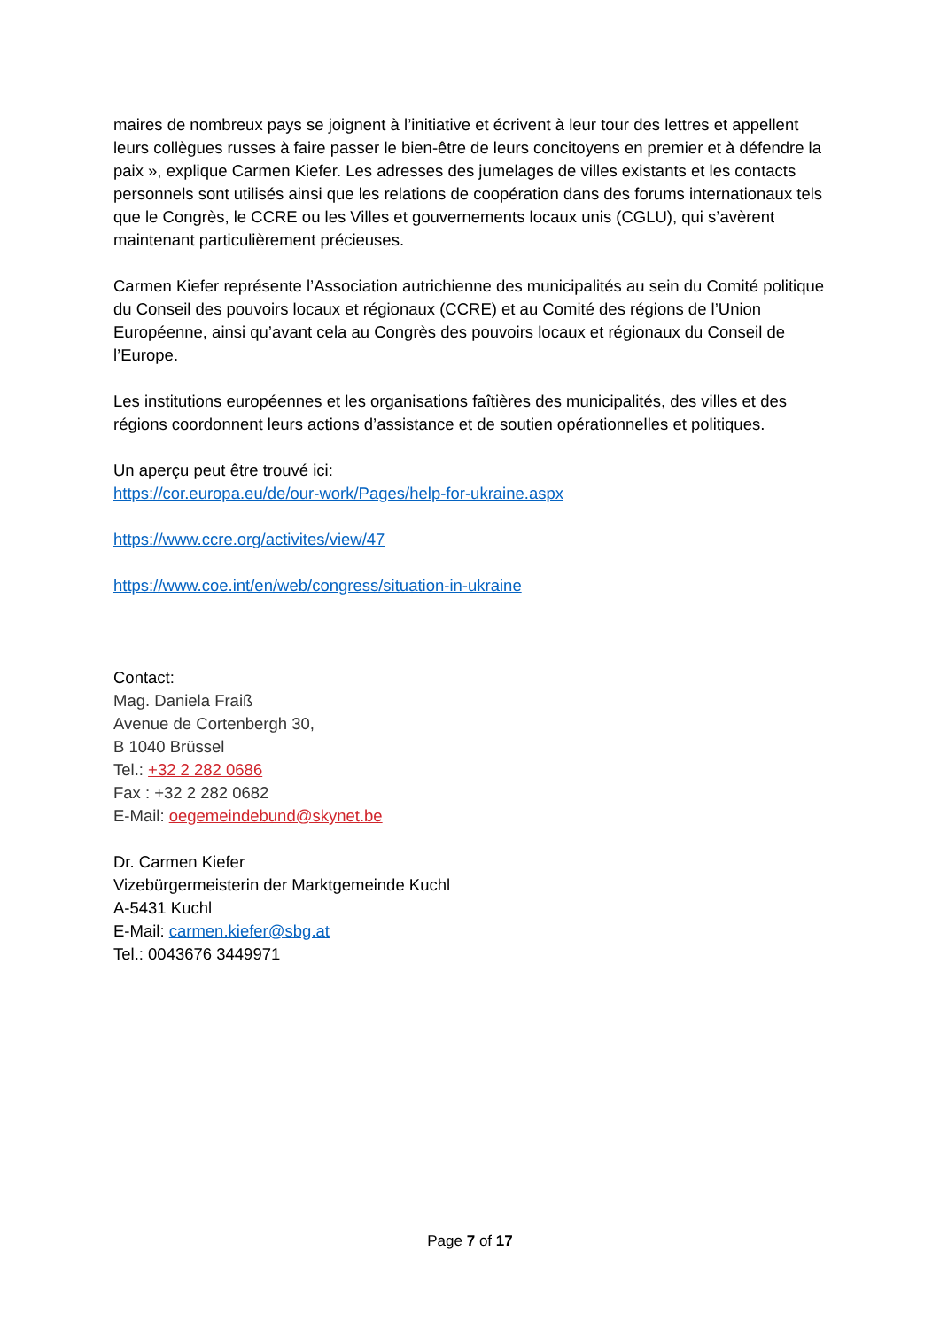maires de nombreux pays se joignent à l’initiative et écrivent à leur tour des lettres et appellent leurs collègues russes à faire passer le bien-être de leurs concitoyens en premier et à défendre la paix », explique Carmen Kiefer. Les adresses des jumelages de villes existants et les contacts personnels sont utilisés ainsi que les relations de coopération dans des forums internationaux tels que le Congrès, le CCRE ou les Villes et gouvernements locaux unis (CGLU), qui s’avèrent maintenant particulièrement précieuses.
Carmen Kiefer représente l’Association autrichienne des municipalités au sein du Comité politique du Conseil des pouvoirs locaux et régionaux (CCRE) et au Comité des régions de l’Union Européenne, ainsi qu’avant cela au Congrès des pouvoirs locaux et régionaux du Conseil de l’Europe.
Les institutions européennes et les organisations faîtières des municipalités, des villes et des régions coordonnent leurs actions d’assistance et de soutien opérationnelles et politiques.
Un aperçu peut être trouvé ici:
https://cor.europa.eu/de/our-work/Pages/help-for-ukraine.aspx
https://www.ccre.org/activites/view/47
https://www.coe.int/en/web/congress/situation-in-ukraine
Contact:
Mag. Daniela Fraiß
Avenue de Cortenbergh 30,
B 1040 Brüssel
Tel.: +32 2 282 0686
Fax : +32 2 282 0682
E-Mail: oegemeindebund@skynet.be
Dr. Carmen Kiefer
Vizebürgermeisterin der Marktgemeinde Kuchl
A-5431 Kuchl
E-Mail: carmen.kiefer@sbg.at
Tel.: 0043676 3449971
Page 7 of 17